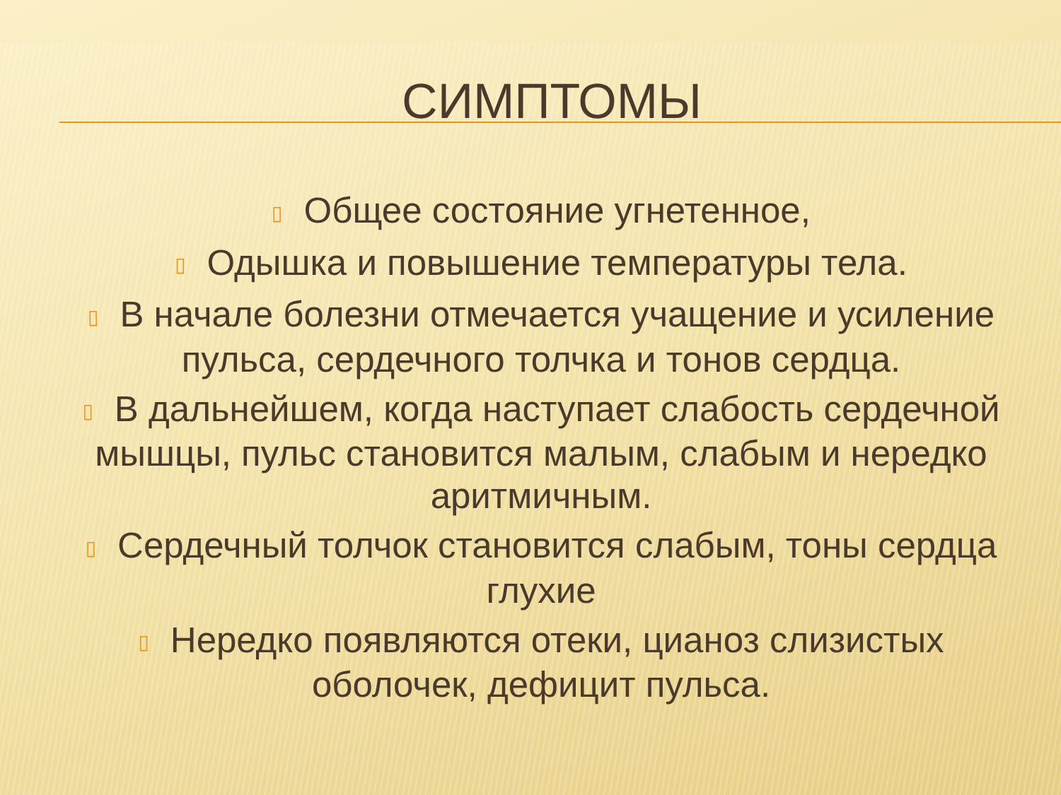СИМПТОМЫ
▯ Общее состояние угнетенное,
▯ Одышка и повышение температуры тела.
▯ В начале болезни отмечается учащение и усиление пульса, сердечного толчка и тонов сердца.
▯ В дальнейшем, когда наступает слабость сердечной мышцы, пульс становится малым, слабым и нередко аритмичным.
▯ Сердечный толчок становится слабым, тоны сердца глухие
▯ Нередко появляются отеки, цианоз слизистых оболочек, дефицит пульса.